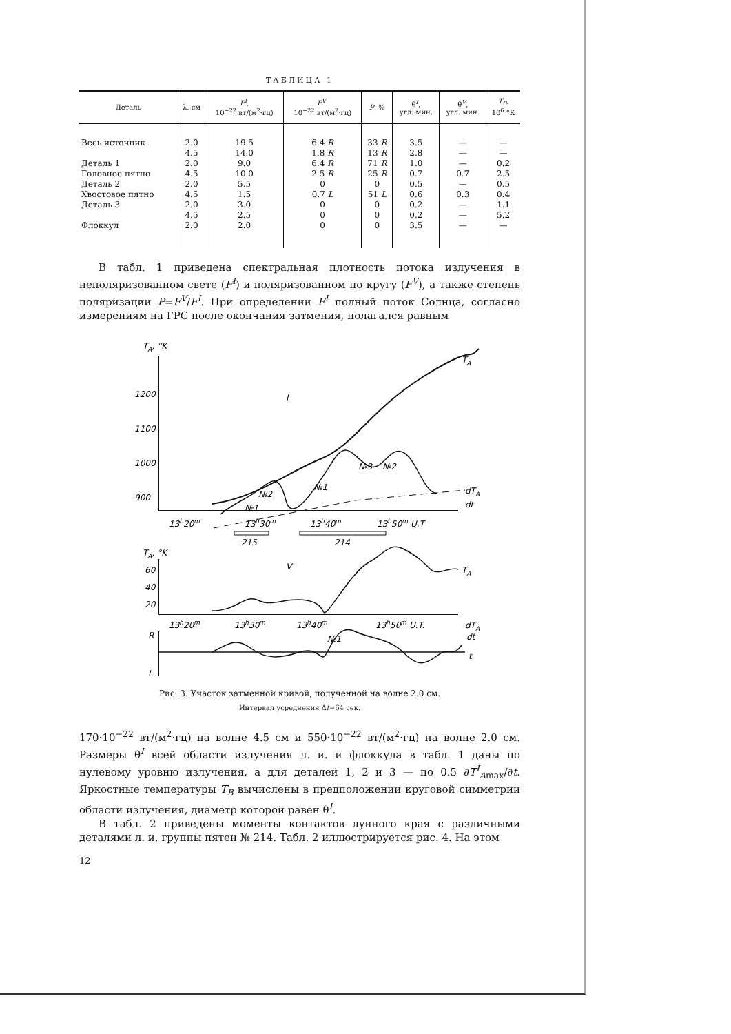ТАБЛИЦА 1
| Деталь | λ, см | F<sup>I</sup> , 10<sup>−22</sup> вт/(м<sup>2</sup>·гц) | F<sup>V</sup> , 10<sup>−22</sup> вт/(м<sup>2</sup>·гц) | P , % | θ<sup>I</sup>, угл. мин. | θ<sup>V</sup>, угл. мин. | T<sub>B</sub> , 10<sup>6</sup> °К |
| --- | --- | --- | --- | --- | --- | --- | --- |
| Весь источник | 2.0 | 19.5 | 6.4 R | 33 R | 3.5 | — | — |
| | 4.5 | 14.0 | 1.8 R | 13 R | 2.8 | — | — |
| Деталь 1 | 2.0 | 9.0 | 6.4 R | 71 R | 1.0 | — | 0.2 |
| Головное пятно | 4.5 | 10.0 | 2.5 R | 25 R | 0.7 | 0.7 | 2.5 |
| Деталь 2 | 2.0 | 5.5 | 0 | 0 | 0.5 | — | 0.5 |
| Хвостовое пятно | 4.5 | 1.5 | 0.7 L | 51 L | 0.6 | 0.3 | 0.4 |
| Деталь 3 | 2.0 | 3.0 | 0 | 0 | 0.2 | — | 1.1 |
| | 4.5 | 2.5 | 0 | 0 | 0.2 | — | 5.2 |
| Флоккул | 2.0 | 2.0 | 0 | 0 | 3.5 | — | — |
В табл. 1 приведена спектральная плотность потока излучения в неполяризованном свете (F<sup>I</sup>) и поляризованном по кругу (F<sup>V</sup>), а также степень поляризации P=F<sup>V</sup>/F<sup>I</sup>. При определении F<sup>I</sup> полный поток Солнца, согласно измерениям на ГРС после окончания затмения, полагался равным
TA, °K
1200
1100
1000
900
I
TA
dTA
dt
№1
№2
№1
№3
№2
13h20m
13h30m
13h40m
13h50m U.T
215
214
TA, °K
60
40
20
V
TA
13h20m
13h30m
13h40m
13h50m U.T.
dTA
dt
R
L
t
№1
Рис. 3. Участок затменной кривой, полученной на волне 2.0 см.
Интервал усреднения Δt=64 сек.
170·10<sup>−22</sup> вт/(м<sup>2</sup>·гц) на волне 4.5 см и 550·10<sup>−22</sup> вт/(м<sup>2</sup>·гц) на волне 2.0 см. Размеры θ<sup>I</sup> всей области излучения л. и. и флоккула в табл. 1 даны по нулевому уровню излучения, а для деталей 1, 2 и 3 — по 0.5 ∂T<sup>I</sup><sub>A</sub><sub>max</sub>/∂t. Яркостные температуры T<sub>B</sub> вычислены в предположении круговой симметрии области излучения, диаметр которой равен θ<sup>I</sup>.
В табл. 2 приведены моменты контактов лунного края с различными деталями л. и. группы пятен № 214. Табл. 2 иллюстрируется рис. 4. На этом
12